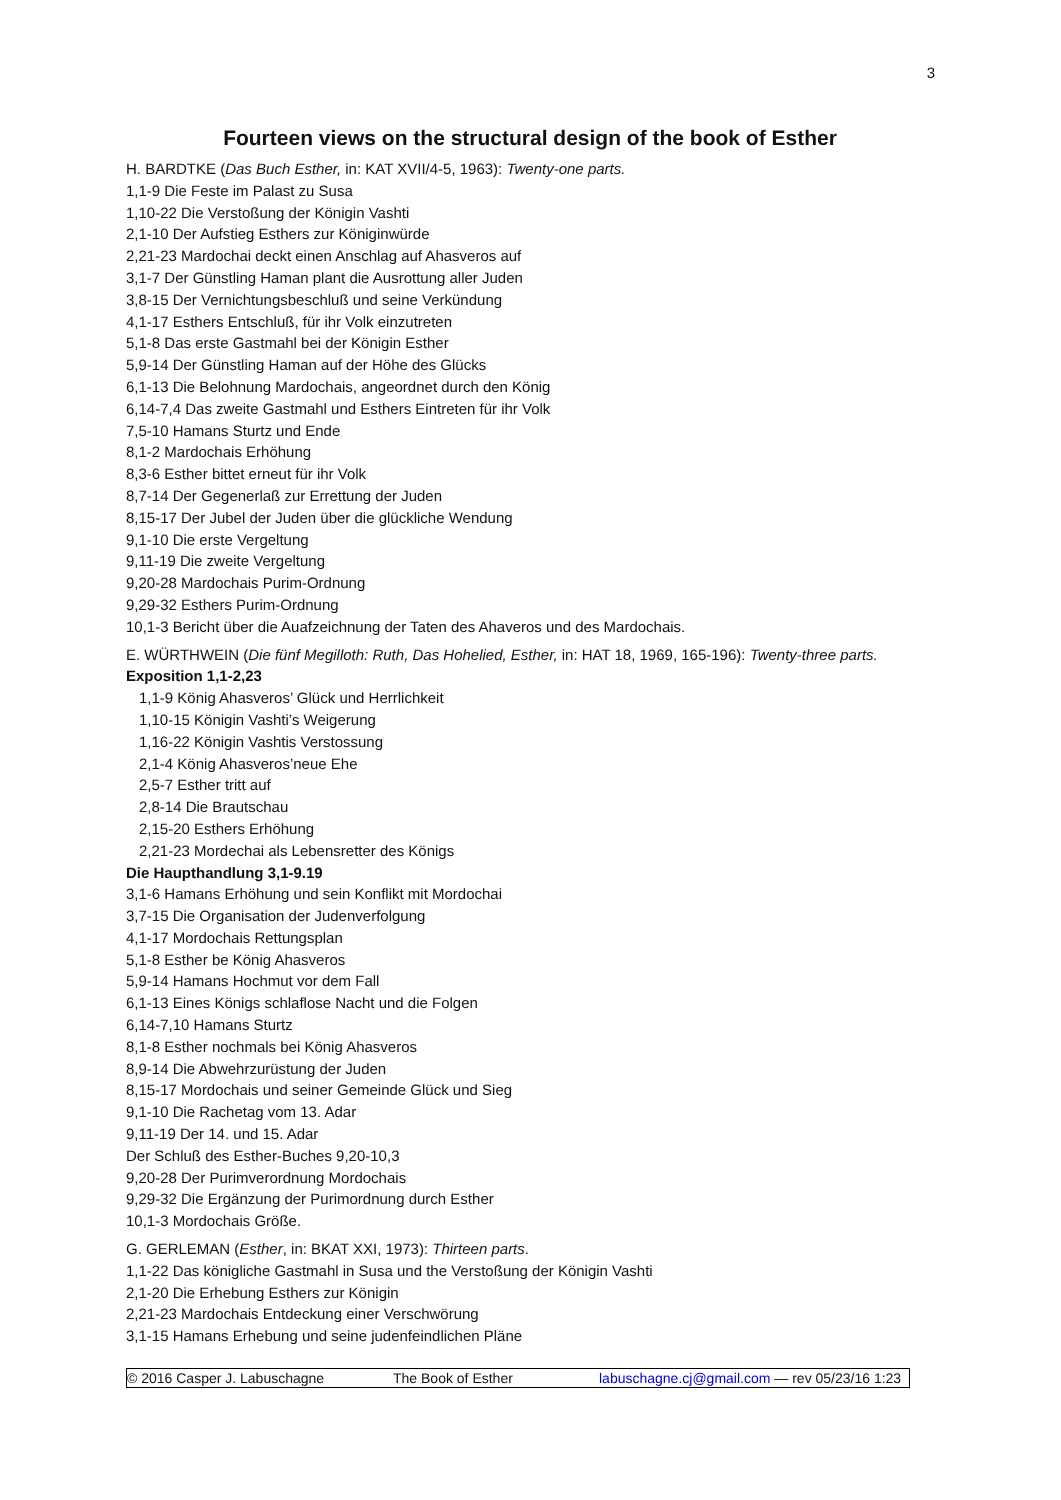3
Fourteen views on the structural design of the book of Esther
H. BARDTKE (Das Buch Esther, in: KAT XVII/4-5, 1963): Twenty-one parts.
1,1-9 Die Feste im Palast zu Susa
1,10-22 Die Verstoßung der Königin Vashti
2,1-10 Der Aufstieg Esthers zur Königinwürde
2,21-23 Mardochai deckt einen Anschlag auf Ahasveros auf
3,1-7 Der Günstling Haman plant die Ausrottung aller Juden
3,8-15 Der Vernichtungsbeschluß und seine Verkündung
4,1-17 Esthers Entschluß, für ihr Volk einzutreten
5,1-8 Das erste Gastmahl bei der Königin Esther
5,9-14 Der Günstling Haman auf der Höhe des Glücks
6,1-13 Die Belohnung Mardochais, angeordnet durch den König
6,14-7,4 Das zweite Gastmahl und Esthers Eintreten für ihr Volk
7,5-10 Hamans Sturtz und Ende
8,1-2 Mardochais Erhöhung
8,3-6 Esther bittet erneut für ihr Volk
8,7-14 Der Gegenerlaß zur Errettung der Juden
8,15-17 Der Jubel der Juden über die glückliche Wendung
9,1-10 Die erste Vergeltung
9,11-19 Die zweite Vergeltung
9,20-28 Mardochais Purim-Ordnung
9,29-32 Esthers Purim-Ordnung
10,1-3 Bericht über die Auafzeichnung der Taten des Ahaveros und des Mardochais.
E. WÜRTHWEIN (Die fünf Megilloth: Ruth, Das Hohelied, Esther, in: HAT 18, 1969, 165-196): Twenty-three parts.
Exposition 1,1-2,23
1,1-9 König Ahasveros’ Glück und Herrlichkeit
1,10-15 Königin Vashti’s Weigerung
1,16-22 Königin Vashtis Verstossung
2,1-4 König Ahasveros’neue Ehe
2,5-7 Esther tritt auf
2,8-14 Die Brautschau
2,15-20 Esthers Erhöhung
2,21-23 Mordechai als Lebensretter des Königs
Die Haupthandlung 3,1-9.19
3,1-6 Hamans Erhöhung und sein Konflikt mit Mordochai
3,7-15 Die Organisation der Judenverfolgung
4,1-17 Mordochais Rettungsplan
5,1-8 Esther be König Ahasveros
5,9-14 Hamans Hochmut vor dem Fall
6,1-13 Eines Königs schlaflose Nacht und die Folgen
6,14-7,10 Hamans Sturtz
8,1-8 Esther nochmals bei König Ahasveros
8,9-14 Die Abwehrzurüstung der Juden
8,15-17 Mordochais und seiner Gemeinde Glück und Sieg
9,1-10 Die Rachetag vom 13. Adar
9,11-19 Der 14. und 15. Adar
Der Schluß des Esther-Buches 9,20-10,3
9,20-28 Der Purimverordnung Mordochais
9,29-32 Die Ergänzung der Purimordnung durch Esther
10,1-3 Mordochais Größe.
G. GERLEMAN (Esther, in: BKAT XXI, 1973): Thirteen parts.
1,1-22 Das königliche Gastmahl in Susa und the Verstoßung der Königin Vashti
2,1-20 Die Erhebung Esthers zur Königin
2,21-23 Mardochais Entdeckung einer Verschwörung
3,1-15 Hamans Erhebung und seine judenfeindlichen Pläne
© 2016 Casper J. Labuschagne The Book of Esther labuschagne.cj@gmail.com — rev 05/23/16 1:23